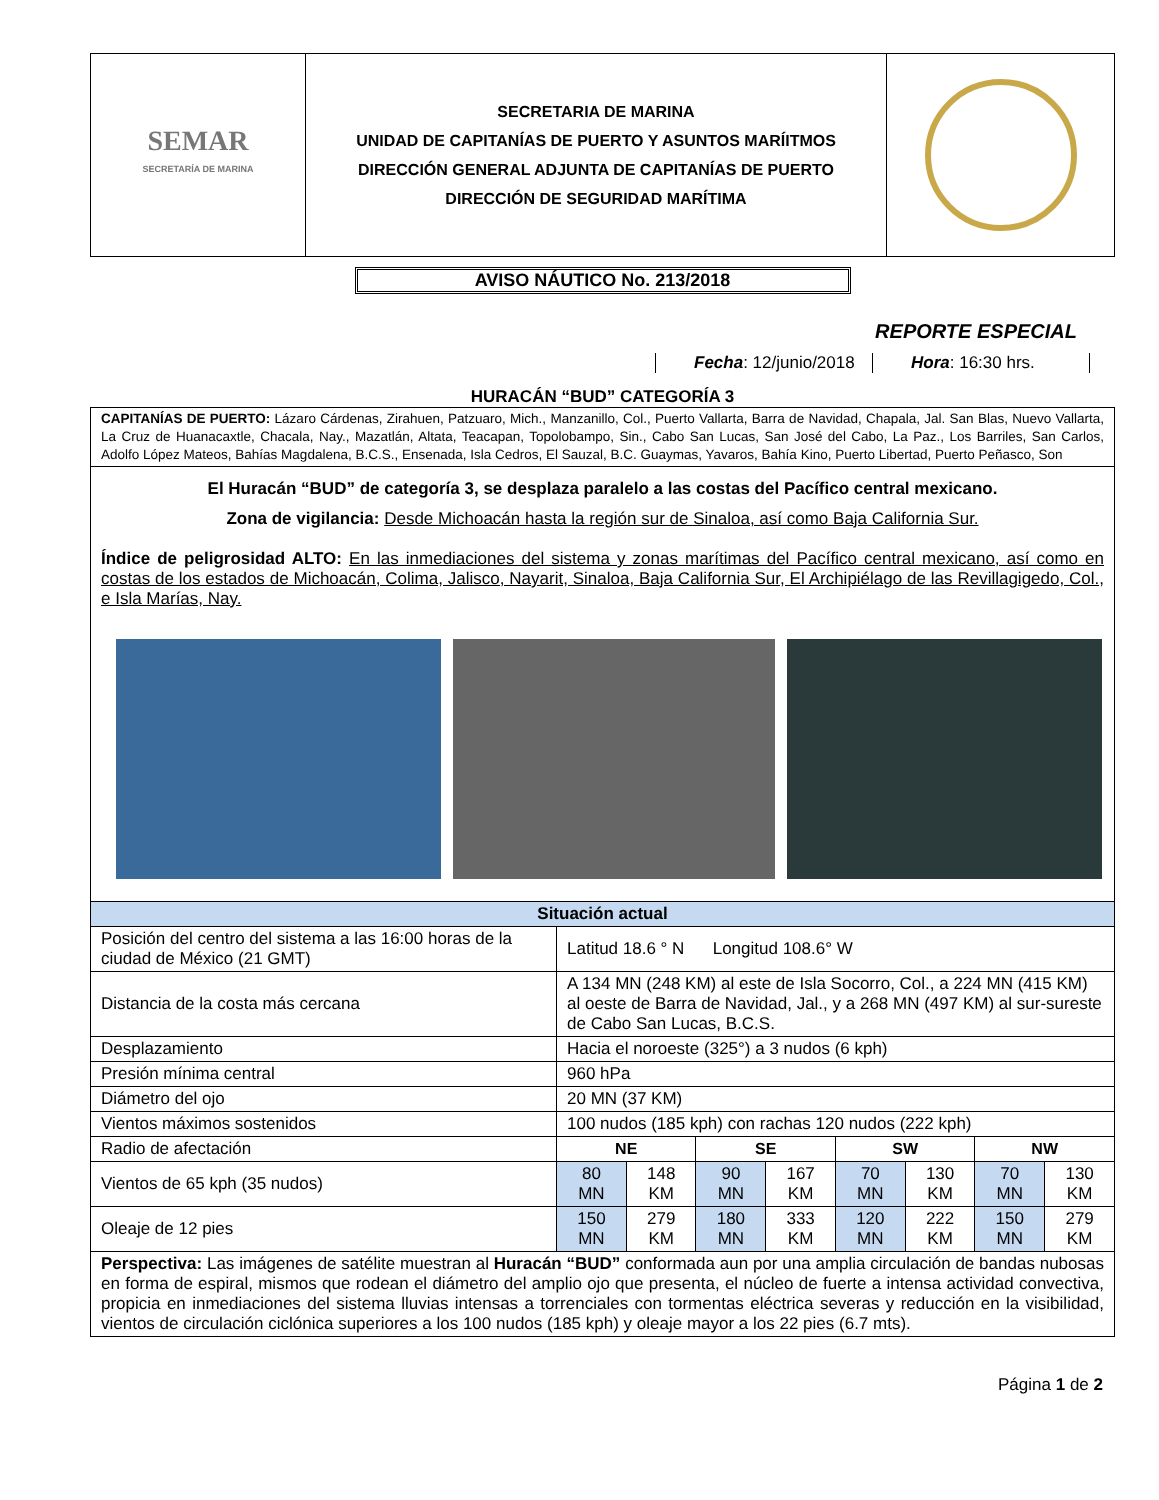| SEMAR SECRETARÍA DE MARINA | SECRETARIA DE MARINA UNIDAD DE CAPITANÍAS DE PUERTO Y ASUNTOS MARÍITMOS DIRECCIÓN GENERAL ADJUNTA DE CAPITANÍAS DE PUERTO DIRECCIÓN DE SEGURIDAD MARÍTIMA | |
AVISO NÁUTICO No. 213/2018
REPORTE ESPECIAL
Fecha: 12/junio/2018 Hora: 16:30 hrs.
HURACÁN “BUD” CATEGORÍA 3
| CAPITANÍAS DE PUERTO: Lázaro Cárdenas, Zirahuen, Patzuaro, Mich., Manzanillo, Col., Puerto Vallarta, Barra de Navidad, Chapala, Jal. San Blas, Nuevo Vallarta, La Cruz de Huanacaxtle, Chacala, Nay., Mazatlán, Altata, Teacapan, Topolobampo, Sin., Cabo San Lucas, San José del Cabo, La Paz., Los Barriles, San Carlos, Adolfo López Mateos, Bahías Magdalena, B.C.S., Ensenada, Isla Cedros, El Sauzal, B.C. Guaymas, Yavaros, Bahía Kino, Puerto Libertad, Puerto Peñasco, Son | | | | | | | | |
| El Huracán “BUD” de categoría 3, se desplaza paralelo a las costas del Pacífico central mexicano. Zona de vigilancia: Desde Michoacán hasta la región sur de Sinaloa, así como Baja California Sur. Índice de peligrosidad ALTO: En las inmediaciones del sistema y zonas marítimas del Pacífico central mexicano, así como en costas de los estados de Michoacán, Colima, Jalisco, Nayarit, Sinaloa, Baja California Sur, El Archipiélago de las Revillagigedo, Col., e Isla Marías, Nay. | | | | | | | | |
| Situación actual | | | | | | | | |
| Posición del centro del sistema a las 16:00 horas de la ciudad de México (21 GMT) | Latitud 18.6 ° N Longitud 108.6° W | | | | | | | |
| Distancia de la costa más cercana | A 134 MN (248 KM) al este de Isla Socorro, Col., a 224 MN (415 KM) al oeste de Barra de Navidad, Jal., y a 268 MN (497 KM) al sur-sureste de Cabo San Lucas, B.C.S. | | | | | | | |
| Desplazamiento | Hacia el noroeste (325°) a 3 nudos (6 kph) | | | | | | | |
| Presión mínima central | 960 hPa | | | | | | | |
| Diámetro del ojo | 20 MN (37 KM) | | | | | | | |
| Vientos máximos sostenidos | 100 nudos (185 kph) con rachas 120 nudos (222 kph) | | | | | | | |
| Radio de afectación | NE | | SE | | SW | | NW | |
| Vientos de 65 kph (35 nudos) | 80 MN | 148 KM | 90 MN | 167 KM | 70 MN | 130 KM | 70 MN | 130 KM |
| Oleaje de 12 pies | 150 MN | 279 KM | 180 MN | 333 KM | 120 MN | 222 KM | 150 MN | 279 KM |
| Perspectiva: Las imágenes de satélite muestran al Huracán “BUD” conformada aun por una amplia circulación de bandas nubosas en forma de espiral, mismos que rodean el diámetro del amplio ojo que presenta, el núcleo de fuerte a intensa actividad convectiva, propicia en inmediaciones del sistema lluvias intensas a torrenciales con tormentas eléctrica severas y reducción en la visibilidad, vientos de circulación ciclónica superiores a los 100 nudos (185 kph) y oleaje mayor a los 22 pies (6.7 mts). | | | | | | | | |
Página 1 de 2